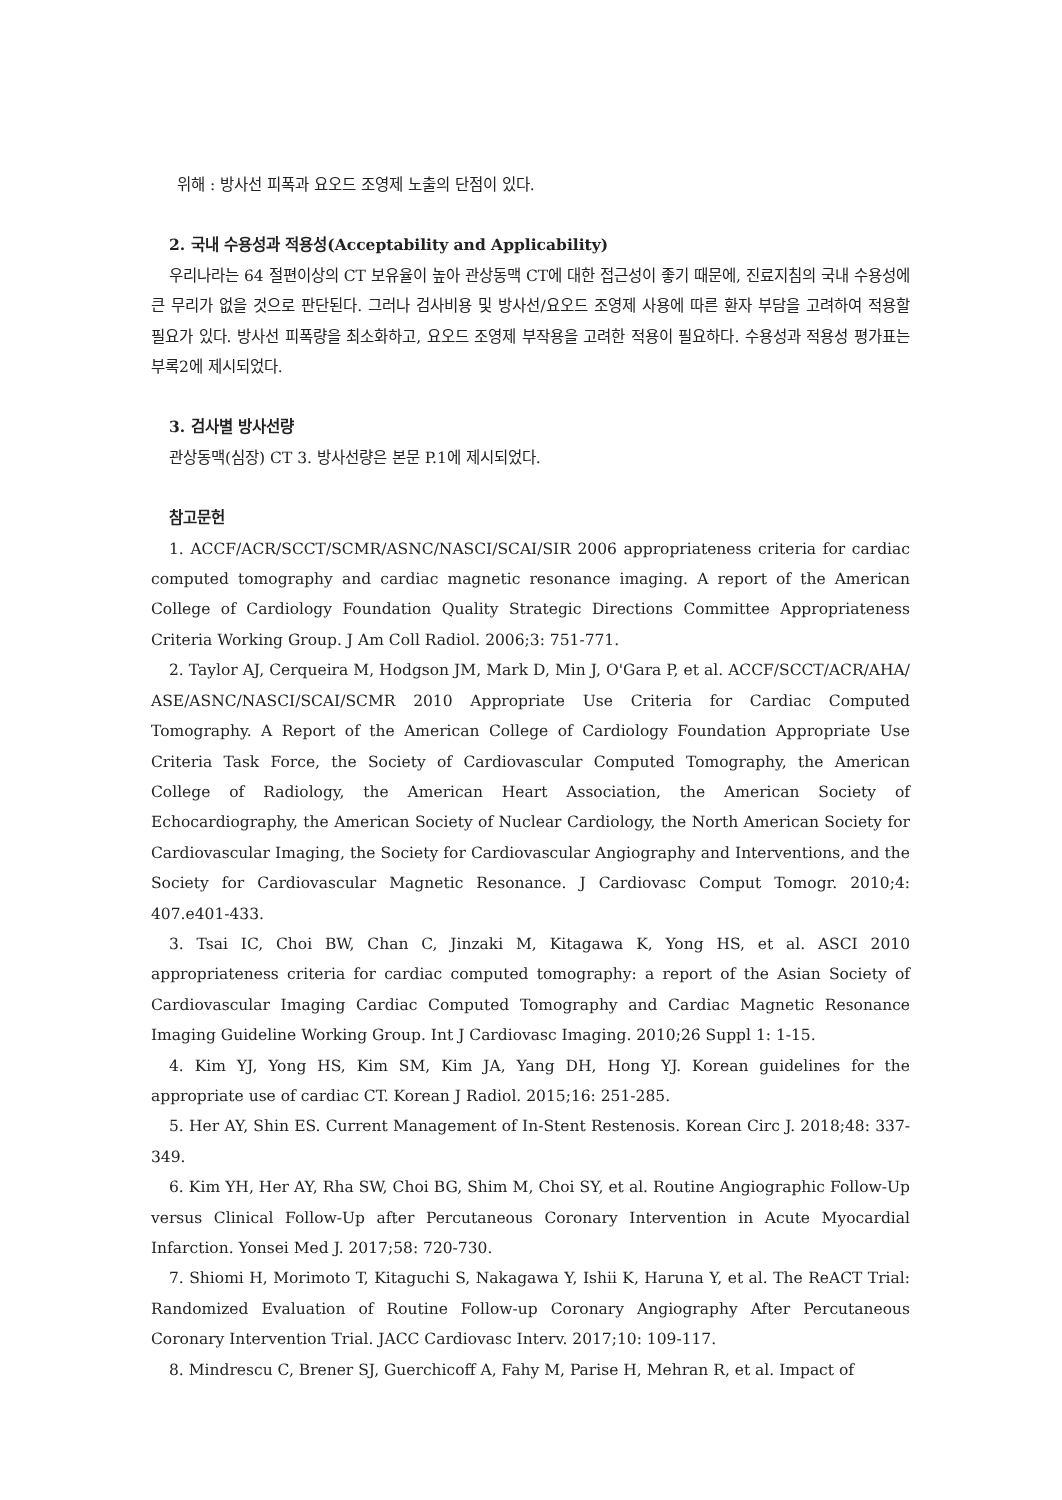위해 : 방사선 피폭과 요오드 조영제 노출의 단점이 있다.
2. 국내 수용성과 적용성(Acceptability and Applicability)
우리나라는 64 절편이상의 CT 보유율이 높아 관상동맥 CT에 대한 접근성이 좋기 때문에, 진료지침의 국내 수용성에 큰 무리가 없을 것으로 판단된다. 그러나 검사비용 및 방사선/요오드 조영제 사용에 따른 환자 부담을 고려하여 적용할 필요가 있다. 방사선 피폭량을 최소화하고, 요오드 조영제 부작용을 고려한 적용이 필요하다. 수용성과 적용성 평가표는 부록2에 제시되었다.
3. 검사별 방사선량
관상동맥(심장) CT 3. 방사선량은 본문 P.1에 제시되었다.
참고문헌
1. ACCF/ACR/SCCT/SCMR/ASNC/NASCI/SCAI/SIR 2006 appropriateness criteria for cardiac computed tomography and cardiac magnetic resonance imaging. A report of the American College of Cardiology Foundation Quality Strategic Directions Committee Appropriateness Criteria Working Group. J Am Coll Radiol. 2006;3: 751-771.
2. Taylor AJ, Cerqueira M, Hodgson JM, Mark D, Min J, O'Gara P, et al. ACCF/SCCT/ACR/AHA/ ASE/ASNC/NASCI/SCAI/SCMR 2010 Appropriate Use Criteria for Cardiac Computed Tomography. A Report of the American College of Cardiology Foundation Appropriate Use Criteria Task Force, the Society of Cardiovascular Computed Tomography, the American College of Radiology, the American Heart Association, the American Society of Echocardiography, the American Society of Nuclear Cardiology, the North American Society for Cardiovascular Imaging, the Society for Cardiovascular Angiography and Interventions, and the Society for Cardiovascular Magnetic Resonance. J Cardiovasc Comput Tomogr. 2010;4: 407.e401-433.
3. Tsai IC, Choi BW, Chan C, Jinzaki M, Kitagawa K, Yong HS, et al. ASCI 2010 appropriateness criteria for cardiac computed tomography: a report of the Asian Society of Cardiovascular Imaging Cardiac Computed Tomography and Cardiac Magnetic Resonance Imaging Guideline Working Group. Int J Cardiovasc Imaging. 2010;26 Suppl 1: 1-15.
4. Kim YJ, Yong HS, Kim SM, Kim JA, Yang DH, Hong YJ. Korean guidelines for the appropriate use of cardiac CT. Korean J Radiol. 2015;16: 251-285.
5. Her AY, Shin ES. Current Management of In-Stent Restenosis. Korean Circ J. 2018;48: 337-349.
6. Kim YH, Her AY, Rha SW, Choi BG, Shim M, Choi SY, et al. Routine Angiographic Follow-Up versus Clinical Follow-Up after Percutaneous Coronary Intervention in Acute Myocardial Infarction. Yonsei Med J. 2017;58: 720-730.
7. Shiomi H, Morimoto T, Kitaguchi S, Nakagawa Y, Ishii K, Haruna Y, et al. The ReACT Trial: Randomized Evaluation of Routine Follow-up Coronary Angiography After Percutaneous Coronary Intervention Trial. JACC Cardiovasc Interv. 2017;10: 109-117.
8. Mindrescu C, Brener SJ, Guerchicoff A, Fahy M, Parise H, Mehran R, et al. Impact of